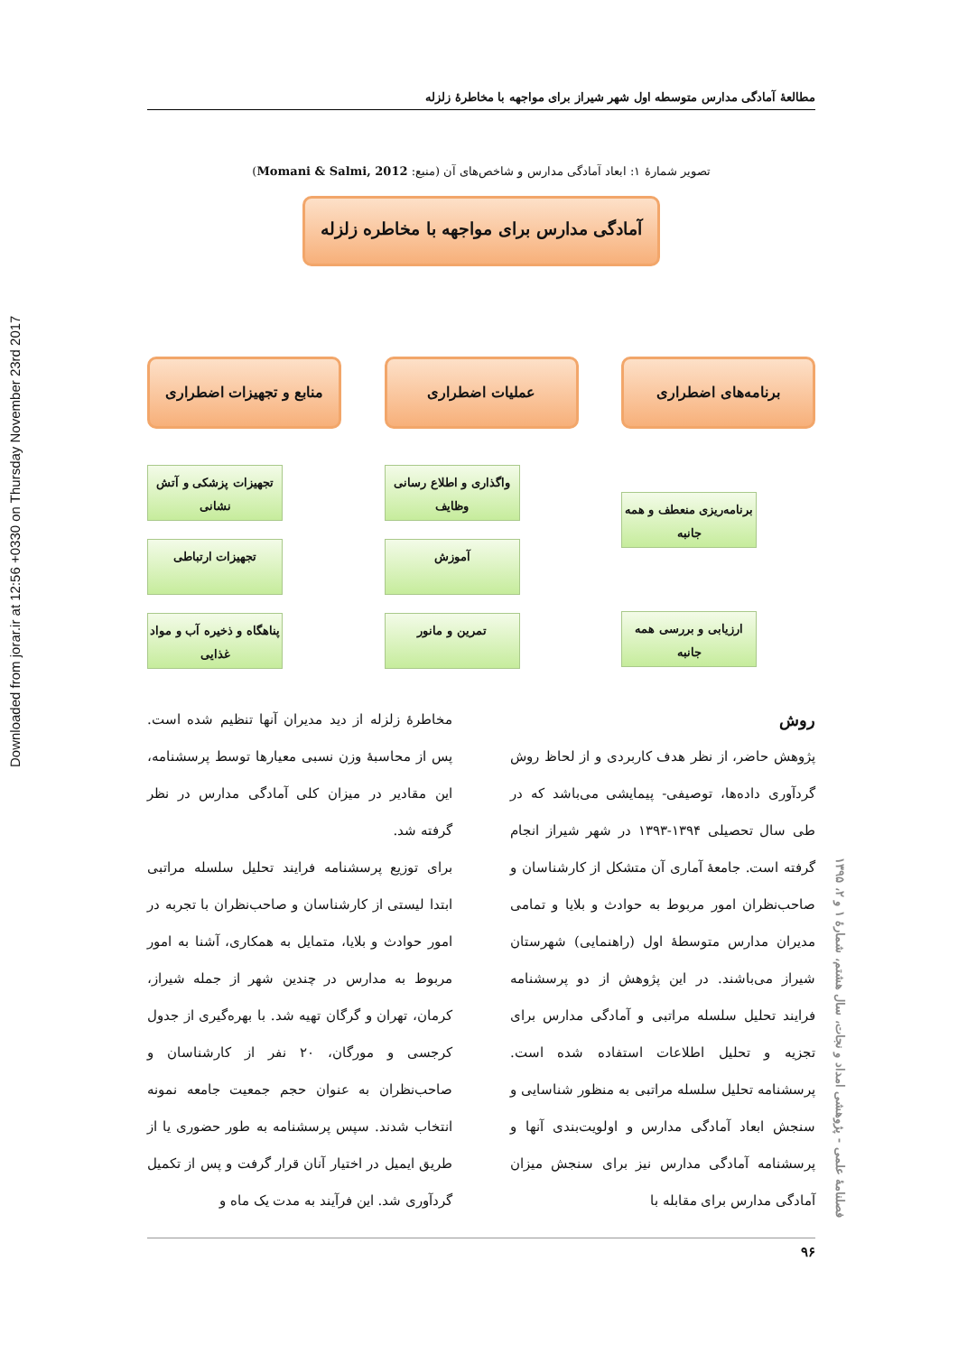Downloaded from jorar.ir at 12:56 +0330 on Thursday November 23rd 2017
مطالعهٔ آمادگی مدارس متوسطه اول شهر شیراز برای مواجهه با مخاطرهٔ زلزله
تصویر شمارهٔ ۱: ابعاد آمادگی مدارس و شاخص‌های آن (منبع: Momani & Salmi, 2012)
آمادگی مدارس برای مواجهه با مخاطره زلزله
برنامه‌های اضطراری
برنامه‌ریزی منعطف و همه جانبه
ارزیابی و بررسی همه جانبه
عملیات اضطراری
واگذاری و اطلاع رسانی وظایف
آموزش
تمرین و مانور
منابع و تجهیزات اضطراری
تجهیزات پزشکی و آتش نشانی
تجهیزات ارتباطی
پناهگاه و ذخیره آب و مواد غذایی
روش
پژوهش حاضر، از نظر هدف کاربردی و از لحاظ روش گردآوری داده‌ها، توصیفی- پیمایشی می‌باشد که در طی سال تحصیلی ۱۳۹۴-۱۳۹۳ در شهر شیراز انجام گرفته است. جامعهٔ آماری آن متشکل از کارشناسان و صاحب‌نظران امور مربوط به حوادث و بلایا و تمامی مدیران مدارس متوسطهٔ اول (راهنمایی) شهرستان شیراز می‌باشند. در این پژوهش از دو پرسشنامه فرایند تحلیل سلسله مراتبی و آمادگی مدارس برای تجزیه و تحلیل اطلاعات استفاده شده است. پرسشنامه تحلیل سلسله مراتبی به منظور شناسایی و سنجش ابعاد آمادگی مدارس و اولویت‌بندی آنها و پرسشنامه آمادگی مدارس نیز برای سنجش میزان آمادگی مدارس برای مقابله با
مخاطرهٔ زلزله از دید مدیران آنها تنظیم شده است. پس از محاسبهٔ وزن نسبی معیارها توسط پرسشنامه، این مقادیر در میزان کلی آمادگی مدارس در نظر گرفته شد.
برای توزیع پرسشنامه فرایند تحلیل سلسله مراتبی ابتدا لیستی از کارشناسان و صاحب‌نظران با تجربه در امور حوادث و بلایا، متمایل به همکاری، آشنا به امور مربوط به مدارس در چندین شهر از جمله شیراز، کرمان، تهران و گرگان تهیه شد. با بهره‌گیری از جدول کرجسی و مورگان، ۲۰ نفر از کارشناسان و صاحب‌نظران به عنوان حجم جمعیت جامعه نمونه انتخاب شدند. سپس پرسشنامه به طور حضوری یا از طریق ایمیل در اختیار آنان قرار گرفت و پس از تکمیل گردآوری شد. این فرآیند به مدت یک ماه و
۹۶
فصلنامهٔ علمی - پژوهشی امداد و نجات، سال هشتم، شمارهٔ ۱ و ۲، ۱۳۹۵